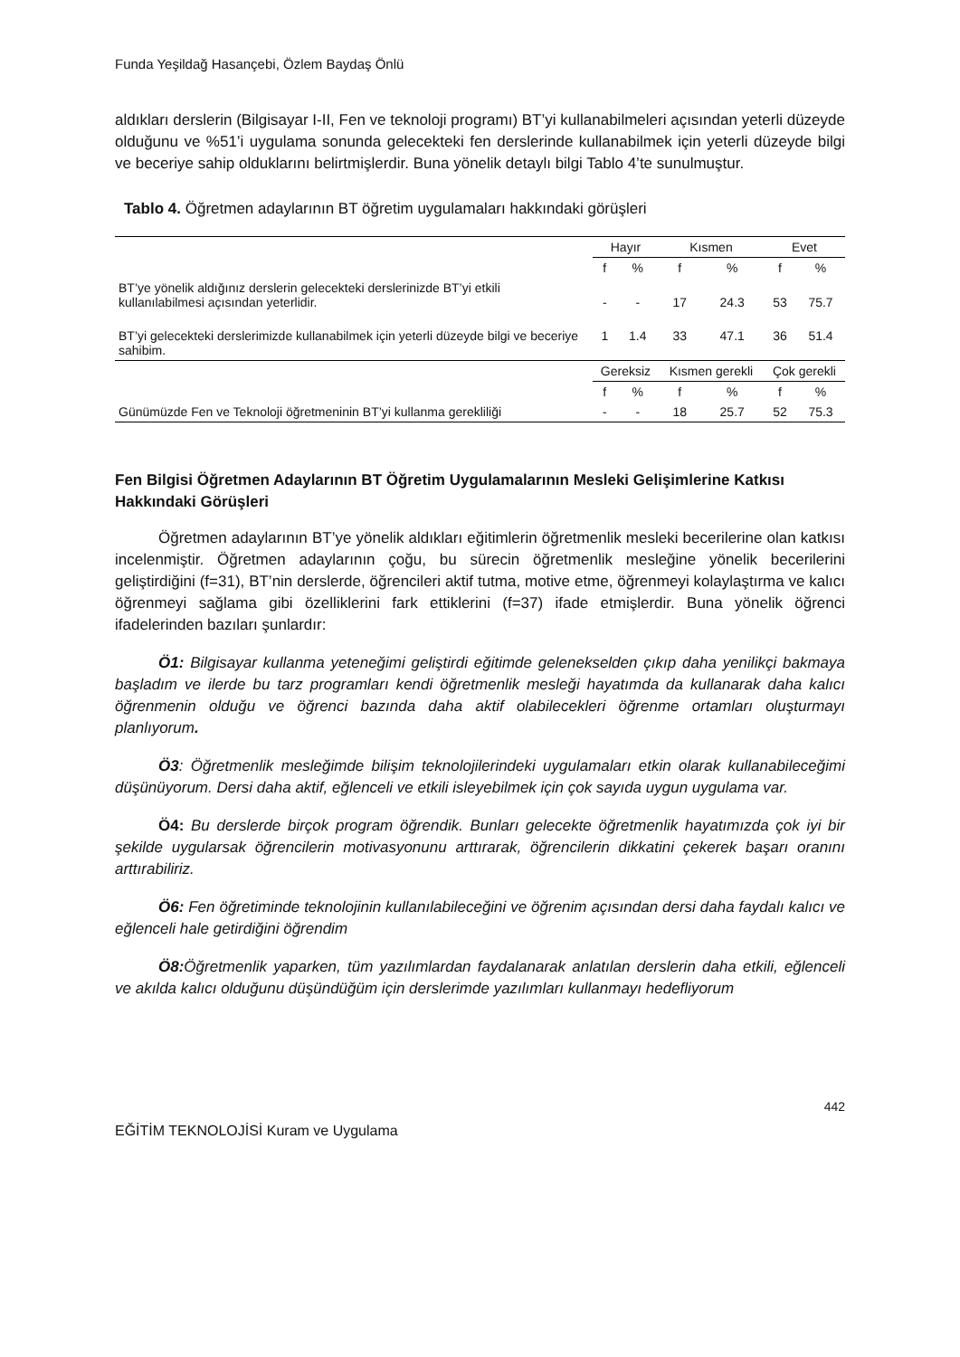Funda Yeşildağ Hasançebi, Özlem Baydaş Önlü
aldıkları derslerin (Bilgisayar I-II, Fen ve teknoloji programı) BT’yi kullanabilmeleri açısından yeterli düzeyde olduğunu ve %51’i uygulama sonunda gelecekteki fen derslerinde kullanabilmek için yeterli düzeyde bilgi ve beceriye sahip olduklarını belirtmişlerdir. Buna yönelik detaylı bilgi Tablo 4’te sunulmuştur.
Tablo 4. Öğretmen adaylarının BT öğretim uygulamaları hakkındaki görüşleri
| | Hayır | | Kısmen | | Evet | |
| | f | % | f | % | f | % |
| BT’ye yönelik aldığınız derslerin gelecekteki derslerinizde BT’yi etkili kullanılabilmesi açısından yeterlidir. | - | - | 17 | 24.3 | 53 | 75.7 |
| BT’yi gelecekteki derslerimizde kullanabilmek için yeterli düzeyde bilgi ve beceriye sahibim. | 1 | 1.4 | 33 | 47.1 | 36 | 51.4 |
| | Gereksiz | | Kısmen gerekli | | Çok gerekli | |
| | f | % | f | % | f | % |
| Günümüzde Fen ve Teknoloji öğretmeninin BT’yi kullanma gerekliliği | - | - | 18 | 25.7 | 52 | 75.3 |
Fen Bilgisi Öğretmen Adaylarının BT Öğretim Uygulamalarının Mesleki Gelişimlerine Katkısı Hakkındaki Görüşleri
Öğretmen adaylarının BT’ye yönelik aldıkları eğitimlerin öğretmenlik mesleki becerilerine olan katkısı incelenmiştir. Öğretmen adaylarının çoğu, bu sürecin öğretmenlik mesleğine yönelik becerilerini geliştirdiğini (f=31), BT’nin derslerde, öğrencileri aktif tutma, motive etme, öğrenmeyi kolaylaştırma ve kalıcı öğrenmeyi sağlama gibi özelliklerini fark ettiklerini (f=37) ifade etmişlerdir. Buna yönelik öğrenci ifadelerinden bazıları şunlardır:
Ö1: Bilgisayar kullanma yeteneğimi geliştirdi eğitimde gelenekselden çıkıp daha yenilikçi bakmaya başladım ve ilerde bu tarz programları kendi öğretmenlik mesleği hayatımda da kullanarak daha kalıcı öğrenmenin olduğu ve öğrenci bazında daha aktif olabilecekleri öğrenme ortamları oluşturmayı planlıyorum.
Ö3: Öğretmenlik mesleğimde bilişim teknolojilerindeki uygulamaları etkin olarak kullanabileceğimi düşünüyorum. Dersi daha aktif, eğlenceli ve etkili isleyebilmek için çok sayıda uygun uygulama var.
Ö4: Bu derslerde birçok program öğrendik. Bunları gelecekte öğretmenlik hayatımızda çok iyi bir şekilde uygularsak öğrencilerin motivasyonunu arttırarak, öğrencilerin dikkatini çekerek başarı oranını arttırabiliriz.
Ö6: Fen öğretiminde teknolojinin kullanılabileceğini ve öğrenim açısından dersi daha faydalı kalıcı ve eğlenceli hale getirdiğini öğrendim
Ö8: Öğretmenlik yaparken, tüm yazılımlardan faydalanarak anlatılan derslerin daha etkili, eğlenceli ve akılda kalıcı olduğunu düşündüğüm için derslerimde yazılımları kullanmayı hedefliyorum
442
EĞİTİM TEKNOLOJİSİ Kuram ve Uygulama